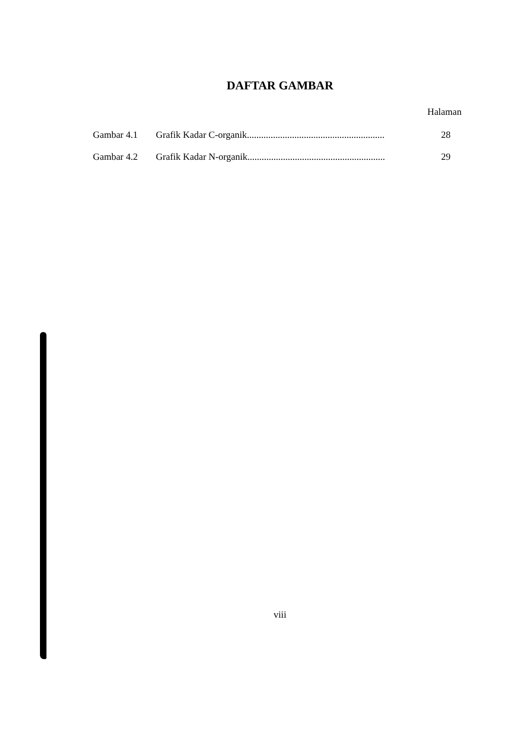DAFTAR GAMBAR
Halaman
| Gambar 4.1 | Grafik Kadar C-organik.......................................................... | 28 |
| Gambar 4.2 | Grafik Kadar N-organik.......................................................... | 29 |
viii